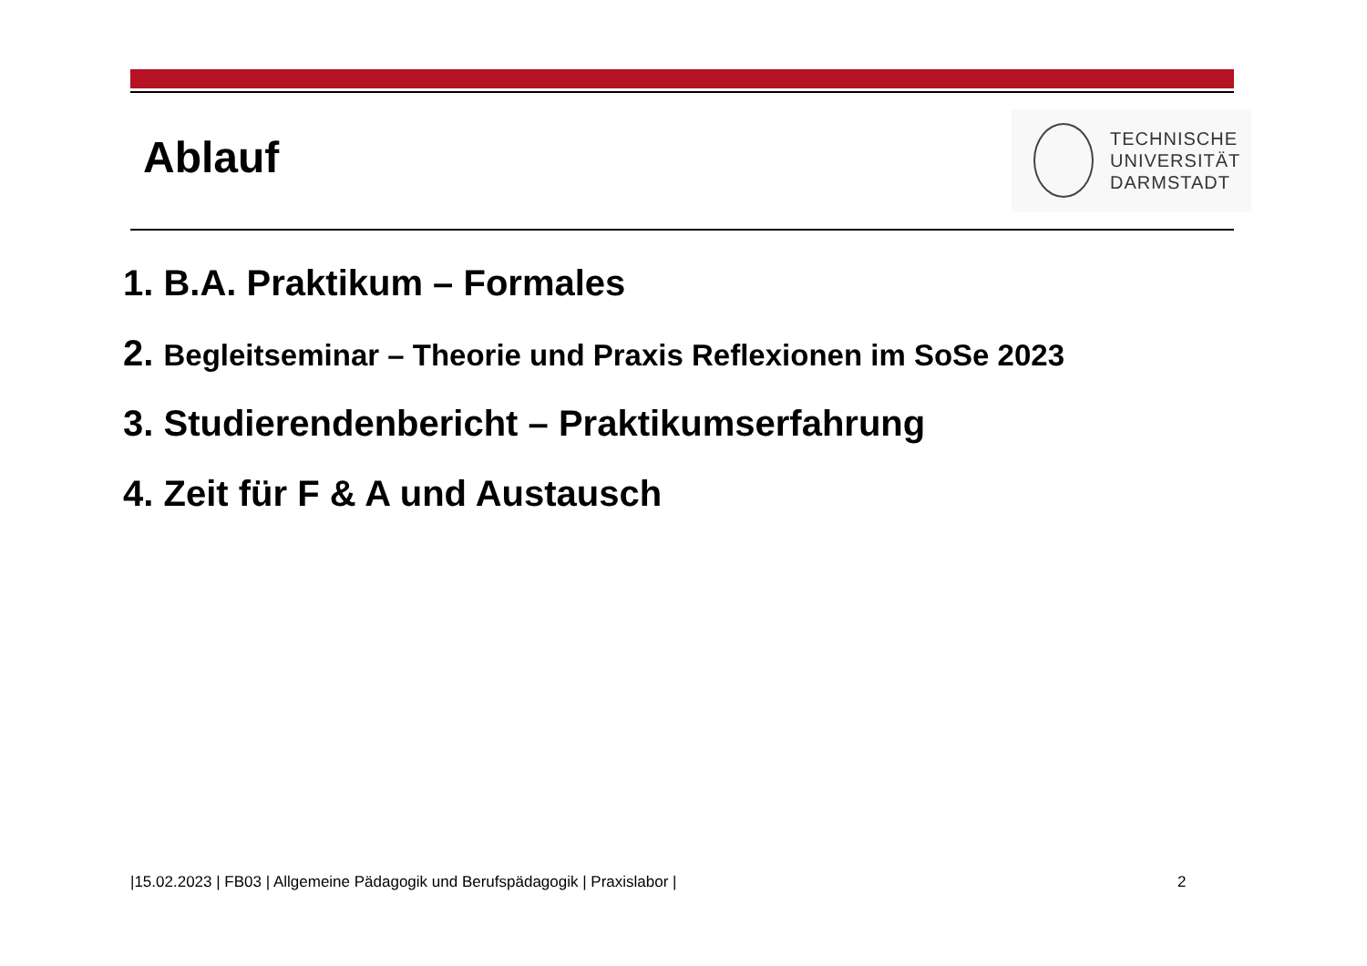Ablauf
TECHNISCHE
UNIVERSITÄT
DARMSTADT
1. B.A. Praktikum – Formales
2. Begleitseminar – Theorie und Praxis Reflexionen im SoSe 2023
3. Studierendenbericht – Praktikumserfahrung
4. Zeit für F & A und Austausch
|15.02.2023 | FB03 | Allgemeine Pädagogik und Berufspädagogik | Praxislabor |
2